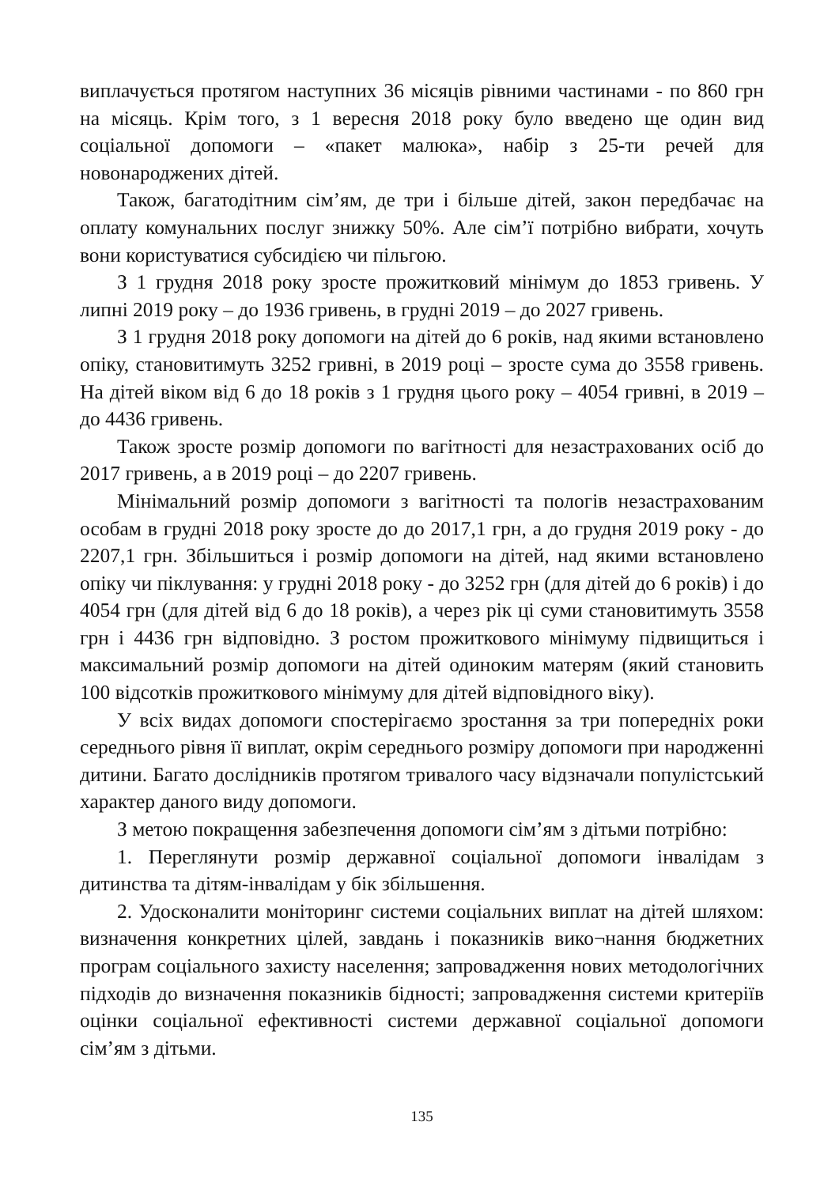виплачується протягом наступних 36 місяців рівними частинами - по 860 грн на місяць. Крім того, з 1 вересня 2018 року було введено ще один вид соціальної допомоги – «пакет малюка», набір з 25-ти речей для новонароджених дітей.
Також, багатодітним сім’ям, де три і більше дітей, закон передбачає на оплату комунальних послуг знижку 50%. Але сім’ї потрібно вибрати, хочуть вони користуватися субсидією чи пільгою.
З 1 грудня 2018 року зросте прожитковий мінімум до 1853 гривень. У липні 2019 року – до 1936 гривень, в грудні 2019 – до 2027 гривень.
З 1 грудня 2018 року допомоги на дітей до 6 років, над якими встановлено опіку, становитимуть 3252 гривні, в 2019 році – зросте сума до 3558 гривень. На дітей віком від 6 до 18 років з 1 грудня цього року – 4054 гривні, в 2019 – до 4436 гривень.
Також зросте розмір допомоги по вагітності для незастрахованих осіб до 2017 гривень, а в 2019 році – до 2207 гривень.
Мінімальний розмір допомоги з вагітності та пологів незастрахованим особам в грудні 2018 року зросте до до 2017,1 грн, а до грудня 2019 року - до 2207,1 грн. Збільшиться і розмір допомоги на дітей, над якими встановлено опіку чи піклування: у грудні 2018 року - до 3252 грн (для дітей до 6 років) і до 4054 грн (для дітей від 6 до 18 років), а через рік ці суми становитимуть 3558 грн і 4436 грн відповідно. З ростом прожиткового мінімуму підвищиться і максимальний розмір допомоги на дітей одиноким матерям (який становить 100 відсотків прожиткового мінімуму для дітей відповідного віку).
У всіх видах допомоги спостерігаємо зростання за три попередніх роки середнього рівня її виплат, окрім середнього розміру допомоги при народженні дитини. Багато дослідників протягом тривалого часу відзначали популістський характер даного виду допомоги.
З метою покращення забезпечення допомоги сім’ям з дітьми потрібно:
1. Переглянути розмір державної соціальної допомоги інвалідам з дитинства та дітям-інвалідам у бік збільшення.
2. Удосконалити моніторинг системи соціальних виплат на дітей шляхом: визначення конкретних цілей, завдань і показників вико¬нання бюджетних програм соціального захисту населення; запровадження нових методологічних підходів до визначення показників бідності; запровадження системи критеріїв оцінки соціальної ефективності системи державної соціальної допомоги сім’ям з дітьми.
135